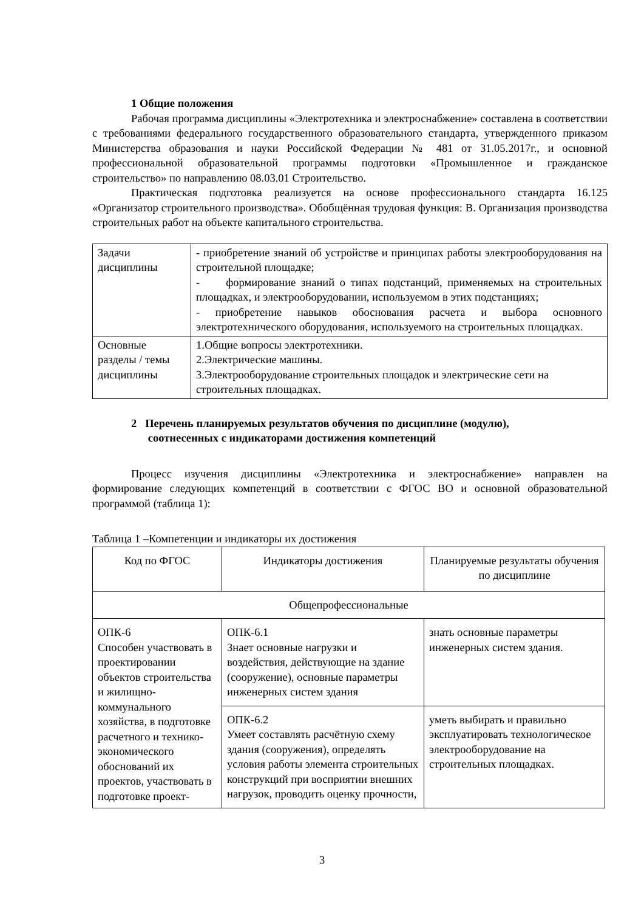1 Общие положения
Рабочая программа дисциплины «Электротехника и электроснабжение» составлена в соответствии с требованиями федерального государственного образовательного стандарта, утвержденного приказом Министерства образования и науки Российской Федерации № 481 от 31.05.2017г., и основной профессиональной образовательной программы подготовки «Промышленное и гражданское строительство» по направлению 08.03.01 Строительство.
Практическая подготовка реализуется на основе профессионального стандарта 16.125 «Организатор строительного производства». Обобщённая трудовая функция: В. Организация производства строительных работ на объекте капитального строительства.
| Задачи дисциплины | - приобретение знаний об устройстве и принципах работы электрооборудования на строительной площадке; - формирование знаний о типах подстанций, применяемых на строительных площадках, и электрооборудовании, используемом в этих подстанциях; - приобретение навыков обоснования расчета и выбора основного электротехнического оборудования, используемого на строительных площадках. |
| Основные разделы / темы дисциплины | 1.Общие вопросы электротехники. 2.Электрические машины. 3.Электрооборудование строительных площадок и электрические сети на строительных площадках. |
2 Перечень планируемых результатов обучения по дисциплине (модулю),
соотнесенных с индикаторами достижения компетенций
Процесс изучения дисциплины «Электротехника и электроснабжение» направлен на формирование следующих компетенций в соответствии с ФГОС ВО и основной образовательной программой (таблица 1):
Таблица 1 –Компетенции и индикаторы их достижения
| Код по ФГОС | Индикаторы достижения | Планируемые результаты обучения по дисциплине |
| Общепрофессиональные | | |
| ОПК-6 Способен участвовать в проектировании объектов строительства и жилищно-коммунального хозяйства, в подготовке расчетного и технико-экономического обоснований их проектов, участвовать в подготовке проект- | ОПК-6.1 Знает основные нагрузки и воздействия, действующие на здание (сооружение), основные параметры инженерных систем здания | знать основные параметры инженерных систем здания. |
| | ОПК-6.2 Умеет составлять расчётную схему здания (сооружения), определять условия работы элемента строительных конструкций при восприятии внешних нагрузок, проводить оценку прочности, | уметь выбирать и правильно эксплуатировать технологическое электрооборудование на строительных площадках. |
3